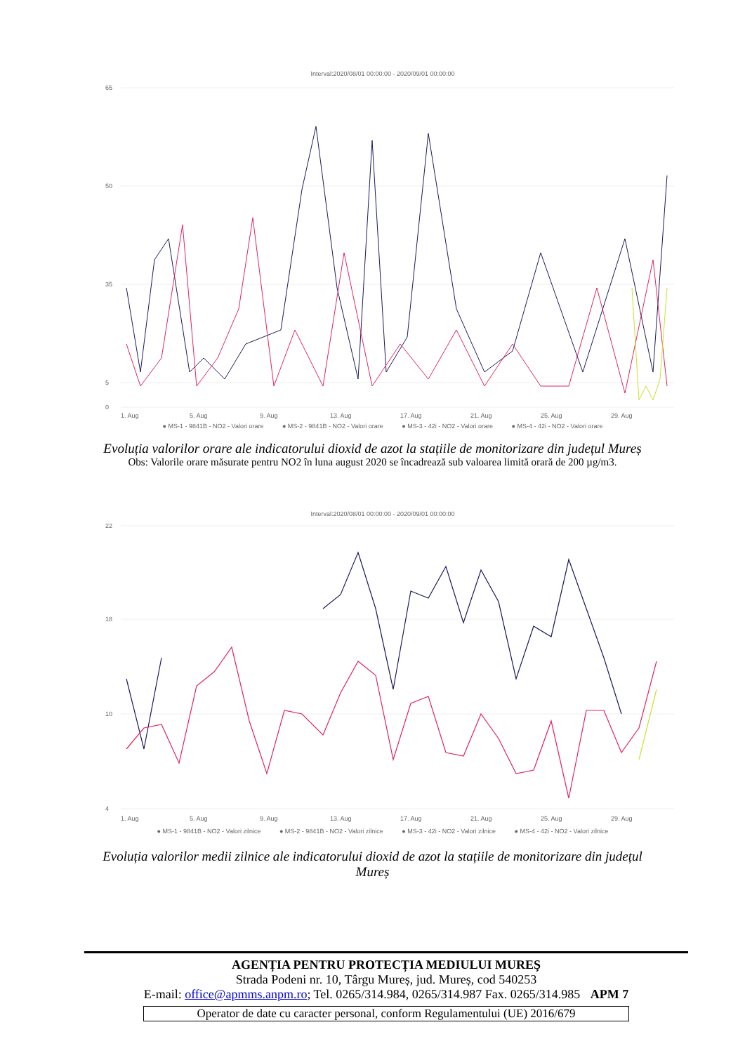Interval:2020/08/01 00:00:00 - 2020/09/01 00:00:00
65
50
35
5
0
1. Aug
5. Aug
9. Aug
13. Aug
17. Aug
21. Aug
25. Aug
29. Aug
● MS-1 - 9841B - NO2 - Valori orare ● MS-2 - 9841B - NO2 - Valori orare ● MS-3 - 42i - NO2 - Valori orare ● MS-4 - 42i - NO2 - Valori orare
Evoluția valorilor orare ale indicatorului dioxid de azot la stațiile de monitorizare din județul Mureș
Obs: Valorile orare măsurate pentru NO2 în luna august 2020 se încadrează sub valoarea limită orară de 200 µg/m3.
Interval:2020/08/01 00:00:00 - 2020/09/01 00:00:00
22
18
10
4
1. Aug
5. Aug
9. Aug
13. Aug
17. Aug
21. Aug
25. Aug
29. Aug
● MS-1 - 9841B - NO2 - Valori zilnice ● MS-2 - 9841B - NO2 - Valori zilnice ● MS-3 - 42i - NO2 - Valori zilnice ● MS-4 - 42i - NO2 - Valori zilnice
Evoluția valorilor medii zilnice ale indicatorului dioxid de azot la stațiile de monitorizare din județul Mureș
AGENȚIA PENTRU PROTECȚIA MEDIULUI MUREŞ
Strada Podeni nr. 10, Târgu Mureș, jud. Mureș, cod 540253
E-mail: office@apmms.anpm.ro; Tel. 0265/314.984, 0265/314.987 Fax. 0265/314.985 APM 7
Operator de date cu caracter personal, conform Regulamentului (UE) 2016/679